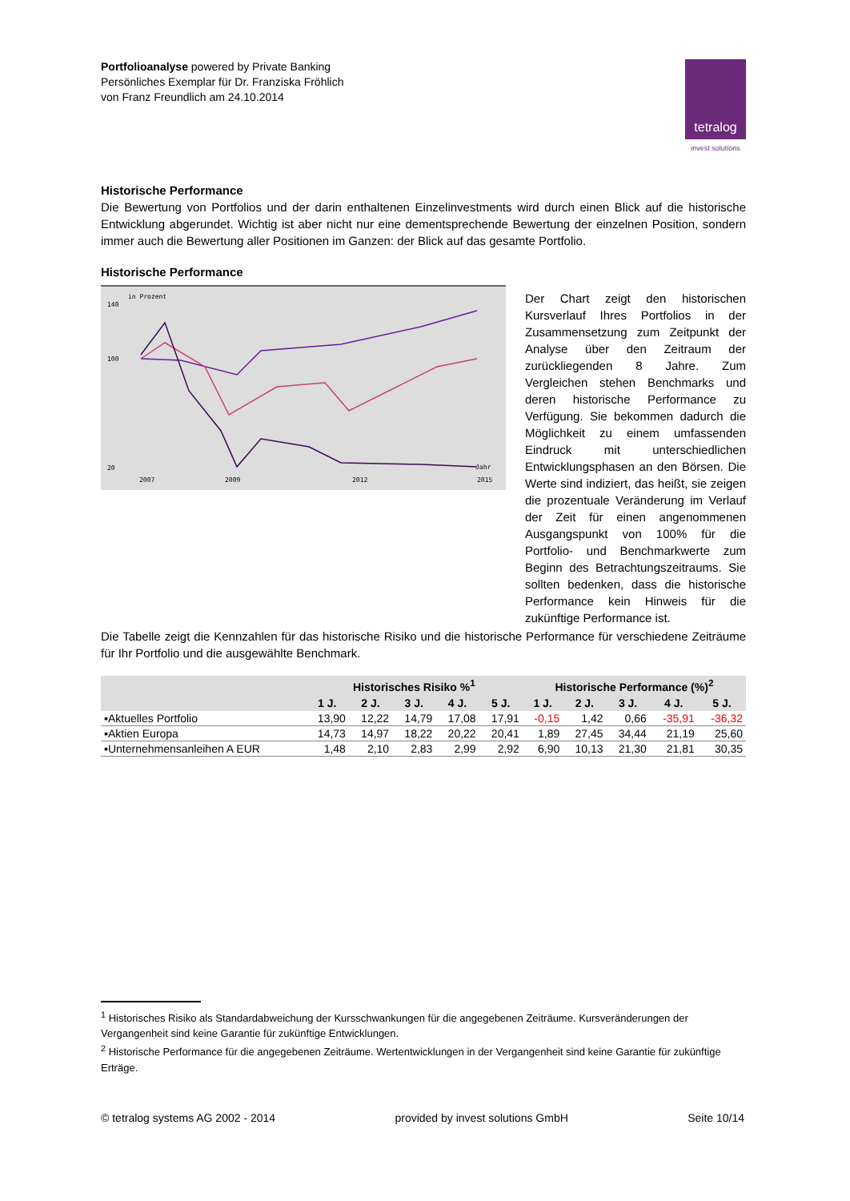Portfolioanalyse powered by Private Banking
Persönliches Exemplar für Dr. Franziska Fröhlich
von Franz Freundlich am 24.10.2014
tetralog
invest solutions
Historische Performance
Die Bewertung von Portfolios und der darin enthaltenen Einzelinvestments wird durch einen Blick auf die historische Entwicklung abgerundet. Wichtig ist aber nicht nur eine dementsprechende Bewertung der einzelnen Position, sondern immer auch die Bewertung aller Positionen im Ganzen: der Blick auf das gesamte Portfolio.
Historische Performance
in Prozent
140
100
20
2007
2009
2012
2015
Jahr
Der Chart zeigt den historischen Kursverlauf Ihres Portfolios in der Zusammensetzung zum Zeitpunkt der Analyse über den Zeitraum der zurückliegenden 8 Jahre. Zum Vergleichen stehen Benchmarks und deren historische Performance zu Verfügung. Sie bekommen dadurch die Möglichkeit zu einem umfassenden Eindruck mit unterschiedlichen Entwicklungsphasen an den Börsen. Die Werte sind indiziert, das heißt, sie zeigen die prozentuale Veränderung im Verlauf der Zeit für einen angenommenen Ausgangspunkt von 100% für die Portfolio- und Benchmarkwerte zum Beginn des Betrachtungszeitraums. Sie sollten bedenken, dass die historische Performance kein Hinweis für die zukünftige Performance ist.
Die Tabelle zeigt die Kennzahlen für das historische Risiko und die historische Performance für verschiedene Zeiträume für Ihr Portfolio und die ausgewählte Benchmark.
| | Historisches Risiko %<sup>1</sup> | | | | | Historische Performance (%)<sup>2</sup> | | | | |
| --- | --- | --- | --- | --- | --- | --- | --- | --- | --- | --- |
| | 1 J. | 2 J. | 3 J. | 4 J. | 5 J. | 1 J. | 2 J. | 3 J. | 4 J. | 5 J. |
| ▪Aktuelles Portfolio | 13,90 | 12,22 | 14,79 | 17,08 | 17,91 | -0,15 | 1,42 | 0,66 | -35,91 | -36,32 |
| ▪Aktien Europa | 14,73 | 14,97 | 18,22 | 20,22 | 20,41 | 1,89 | 27,45 | 34,44 | 21,19 | 25,60 |
| ▪Unternehmensanleihen A EUR | 1,48 | 2,10 | 2,83 | 2,99 | 2,92 | 6,90 | 10,13 | 21,30 | 21,81 | 30,35 |
<sup>1</sup> Historisches Risiko als Standardabweichung der Kursschwankungen für die angegebenen Zeiträume. Kursveränderungen der Vergangenheit sind keine Garantie für zukünftige Entwicklungen.
<sup>2</sup> Historische Performance für die angegebenen Zeiträume. Wertentwicklungen in der Vergangenheit sind keine Garantie für zukünftige Erträge.
© tetralog systems AG 2002 - 2014 provided by invest solutions GmbH Seite 10/14